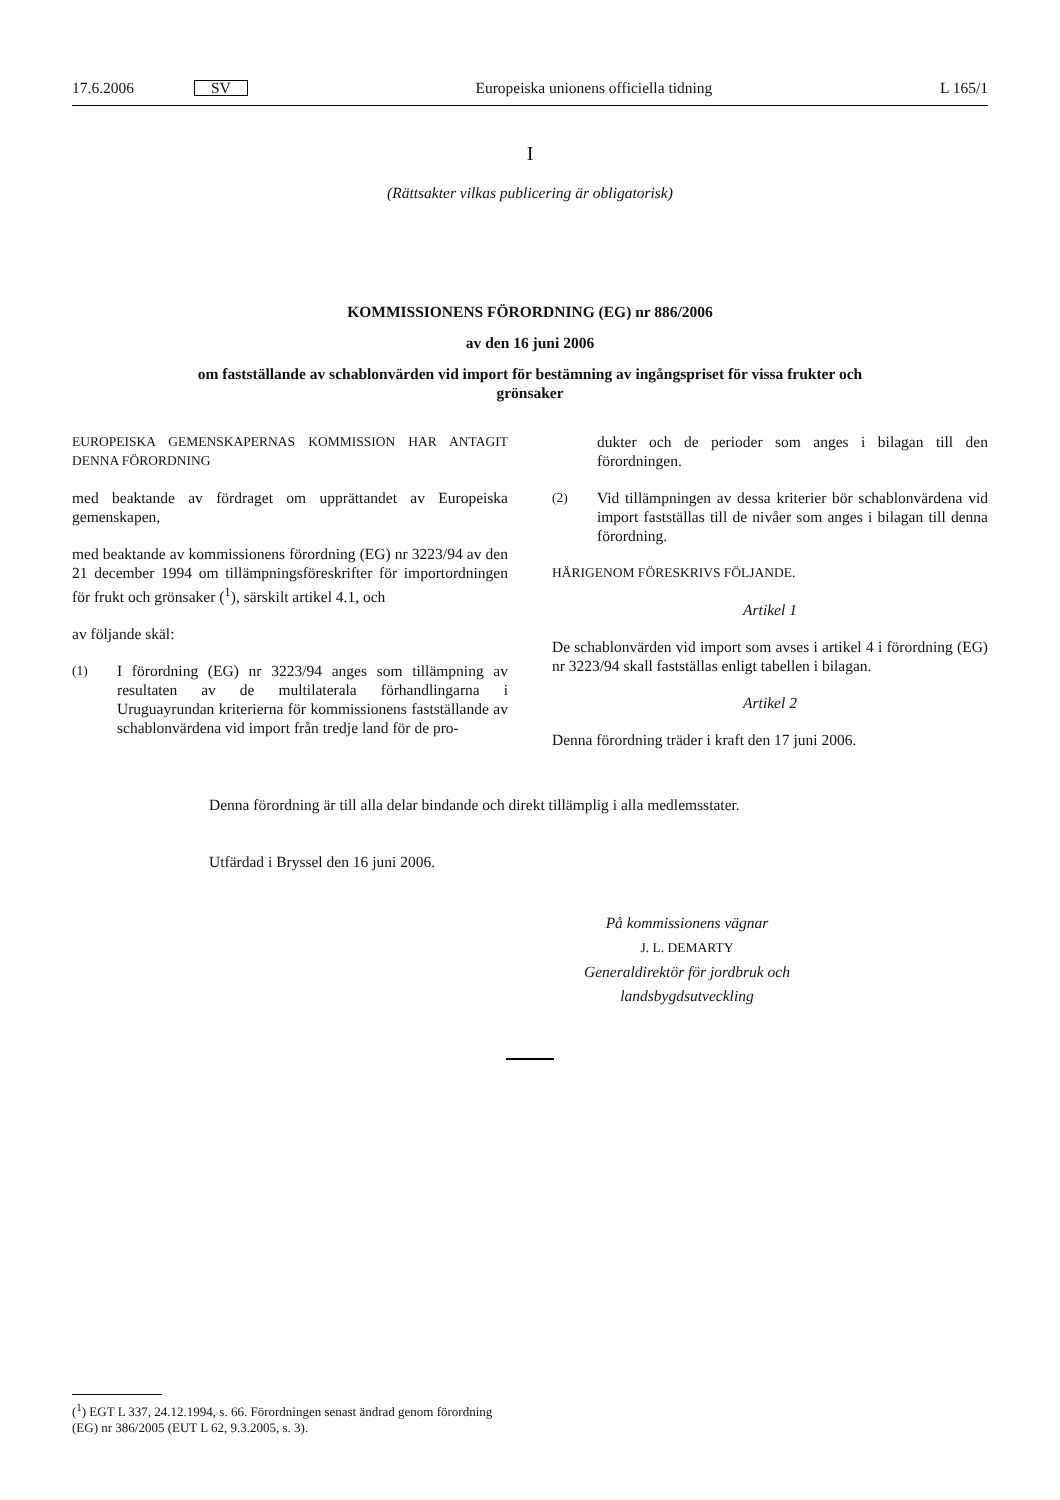17.6.2006 SV Europeiska unionens officiella tidning L 165/1
I
(Rättsakter vilkas publicering är obligatorisk)
KOMMISSIONENS FÖRORDNING (EG) nr 886/2006
av den 16 juni 2006
om fastställande av schablonvärden vid import för bestämning av ingångspriset för vissa frukter och
grönsaker
EUROPEISKA GEMENSKAPERNAS KOMMISSION HAR ANTAGIT DENNA FÖRORDNING
med beaktande av fördraget om upprättandet av Europeiska gemenskapen,
med beaktande av kommissionens förordning (EG) nr 3223/94 av den 21 december 1994 om tillämpningsföreskrifter för importordningen för frukt och grönsaker (<sup>1</sup>), särskilt artikel 4.1, och
av följande skäl:
(1) I förordning (EG) nr 3223/94 anges som tillämpning av resultaten av de multilaterala förhandlingarna i Uruguayrundan kriterierna för kommissionens fastställande av schablonvärdena vid import från tredje land för de pro-
dukter och de perioder som anges i bilagan till den förordningen.
(2) Vid tillämpningen av dessa kriterier bör schablonvärdena vid import fastställas till de nivåer som anges i bilagan till denna förordning.
HÄRIGENOM FÖRESKRIVS FÖLJANDE.
Artikel 1
De schablonvärden vid import som avses i artikel 4 i förordning (EG) nr 3223/94 skall fastställas enligt tabellen i bilagan.
Artikel 2
Denna förordning träder i kraft den 17 juni 2006.
Denna förordning är till alla delar bindande och direkt tillämplig i alla medlemsstater.
Utfärdad i Bryssel den 16 juni 2006.
På kommissionens vägnar
J. L. DEMARTY
Generaldirektör för jordbruk och landsbygdsutveckling
(<sup>1</sup>) EGT L 337, 24.12.1994, s. 66. Förordningen senast ändrad genom förordning (EG) nr 386/2005 (EUT L 62, 9.3.2005, s. 3).